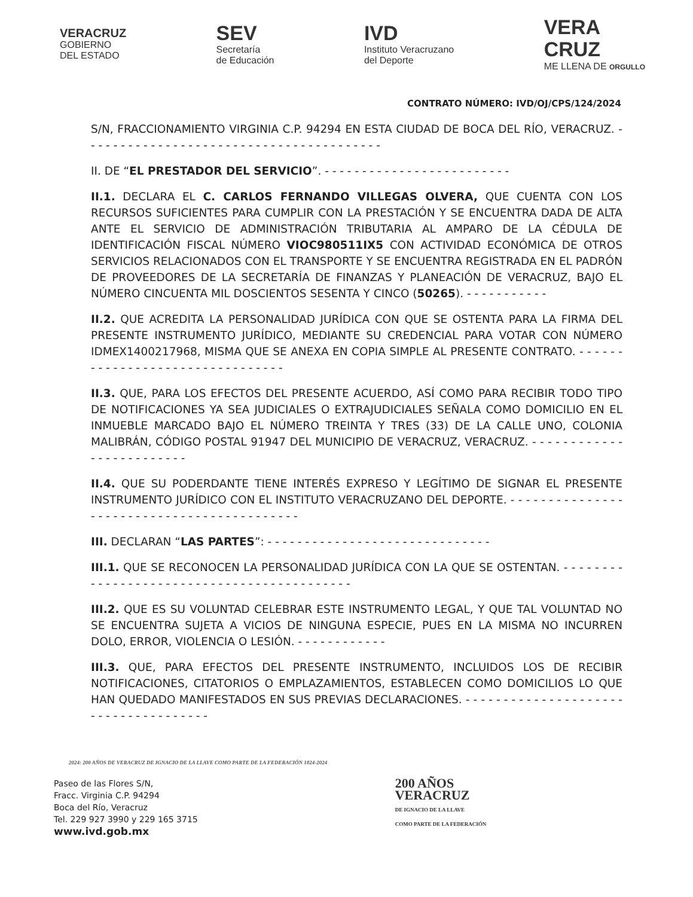VERACRUZ
GOBIERNO
DEL ESTADO
SEV
Secretaría
de Educación
IVD
Instituto Veracruzano
del Deporte
VERA
CRUZ
ME LLENA DE ORGULLO
CONTRATO NÚMERO: IVD/OJ/CPS/124/2024
S/N, FRACCIONAMIENTO VIRGINIA C.P. 94294 EN ESTA CIUDAD DE BOCA DEL RÍO, VERACRUZ. - - - - - - - - - - - - - - - - - - - - - - - - - - - - - - - - - - - - - - - -
II. DE “EL PRESTADOR DEL SERVICIO”. - - - - - - - - - - - - - - - - - - - - - - - - -
II.1. DECLARA EL C. CARLOS FERNANDO VILLEGAS OLVERA, QUE CUENTA CON LOS RECURSOS SUFICIENTES PARA CUMPLIR CON LA PRESTACIÓN Y SE ENCUENTRA DADA DE ALTA ANTE EL SERVICIO DE ADMINISTRACIÓN TRIBUTARIA AL AMPARO DE LA CÉDULA DE IDENTIFICACIÓN FISCAL NÚMERO VIOC980511IX5 CON ACTIVIDAD ECONÓMICA DE OTROS SERVICIOS RELACIONADOS CON EL TRANSPORTE Y SE ENCUENTRA REGISTRADA EN EL PADRÓN DE PROVEEDORES DE LA SECRETARÍA DE FINANZAS Y PLANEACIÓN DE VERACRUZ, BAJO EL NÚMERO CINCUENTA MIL DOSCIENTOS SESENTA Y CINCO (50265). - - - - - - - - - - -
II.2. QUE ACREDITA LA PERSONALIDAD JURÍDICA CON QUE SE OSTENTA PARA LA FIRMA DEL PRESENTE INSTRUMENTO JURÍDICO, MEDIANTE SU CREDENCIAL PARA VOTAR CON NÚMERO IDMEX1400217968, MISMA QUE SE ANEXA EN COPIA SIMPLE AL PRESENTE CONTRATO. - - - - - - - - - - - - - - - - - - - - - - - - - - - - - - - -
II.3. QUE, PARA LOS EFECTOS DEL PRESENTE ACUERDO, ASÍ COMO PARA RECIBIR TODO TIPO DE NOTIFICACIONES YA SEA JUDICIALES O EXTRAJUDICIALES SEÑALA COMO DOMICILIO EN EL INMUEBLE MARCADO BAJO EL NÚMERO TREINTA Y TRES (33) DE LA CALLE UNO, COLONIA MALIBRÁN, CÓDIGO POSTAL 91947 DEL MUNICIPIO DE VERACRUZ, VERACRUZ. - - - - - - - - - - - - - - - - - - - - - - - - -
II.4. QUE SU PODERDANTE TIENE INTERÉS EXPRESO Y LEGÍTIMO DE SIGNAR EL PRESENTE INSTRUMENTO JURÍDICO CON EL INSTITUTO VERACRUZANO DEL DEPORTE. - - - - - - - - - - - - - - - - - - - - - - - - - - - - - - - - - - - - - - - - - - -
III. DECLARAN “LAS PARTES”: - - - - - - - - - - - - - - - - - - - - - - - - - - - - - -
III.1. QUE SE RECONOCEN LA PERSONALIDAD JURÍDICA CON LA QUE SE OSTENTAN. - - - - - - - - - - - - - - - - - - - - - - - - - - - - - - - - - - - - - - - - - - -
III.2. QUE ES SU VOLUNTAD CELEBRAR ESTE INSTRUMENTO LEGAL, Y QUE TAL VOLUNTAD NO SE ENCUENTRA SUJETA A VICIOS DE NINGUNA ESPECIE, PUES EN LA MISMA NO INCURREN DOLO, ERROR, VIOLENCIA O LESIÓN. - - - - - - - - - - - -
III.3. QUE, PARA EFECTOS DEL PRESENTE INSTRUMENTO, INCLUIDOS LOS DE RECIBIR NOTIFICACIONES, CITATORIOS O EMPLAZAMIENTOS, ESTABLECEN COMO DOMICILIOS LO QUE HAN QUEDADO MANIFESTADOS EN SUS PREVIAS DECLARACIONES. - - - - - - - - - - - - - - - - - - - - - - - - - - - - - - - - - - - - -
2024: 200 AÑOS DE VERACRUZ DE IGNACIO DE LA LLAVE COMO PARTE DE LA FEDERACIÓN 1824-2024
Paseo de las Flores S/N,
Fracc. Virginia C.P. 94294
Boca del Río, Veracruz
Tel. 229 927 3990 y 229 165 3715
www.ivd.gob.mx
200 AÑOS
VERACRUZ
DE IGNACIO DE LA LLAVE
COMO PARTE DE LA FEDERACIÓN